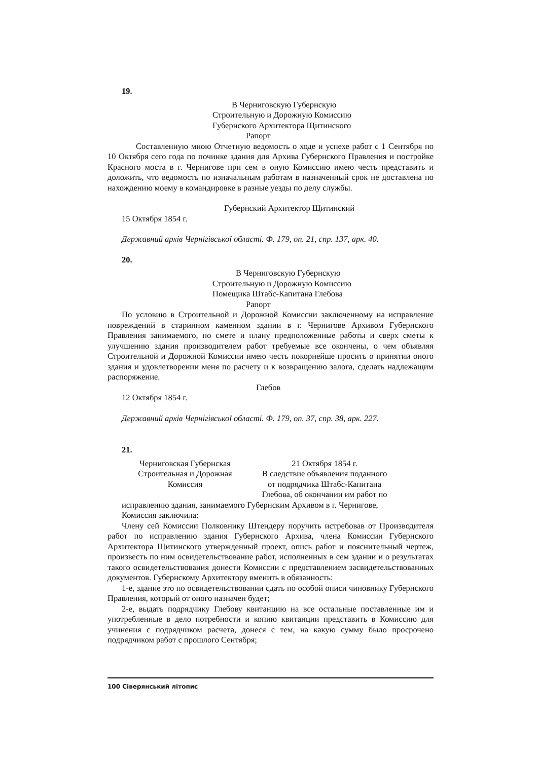19.
В Черниговскую Губернскую
Строительную и Дорожную Комиссию
Губернского Архитектора Щитинского
Рапорт
Составленную мною Отчетную ведомость о ходе и успехе работ с 1 Сентября по 10 Октября сего года по починке здания для Архива Губернского Правления и постройке Красного моста в г. Чернигове при сем в оную Комиссию имею честь представить и доложить, что ведомость по изначальным работам в назначенный срок не доставлена по нахождению моему в командировке в разные уезды по делу службы.
Губернский Архитектор Щитинский
15 Октября 1854 г.
Державний архів Чернігівської області. Ф. 179, оп. 21, спр. 137, арк. 40.
20.
В Черниговскую Губернскую
Строительную и Дорожную Комиссию
Помещика Штабс-Капитана Глебова
Рапорт
По условию в Строительной и Дорожной Комиссии заключенному на исправление повреждений в старинном каменном здании в г. Чернигове Архивом Губернского Правления занимаемого, по смете и плану предположенные работы и сверх сметы к улучшению здания производителем работ требуемые все окончены, о чем объявляя Строительной и Дорожной Комиссии имею честь покорнейше просить о принятии оного здания и удовлетворении меня по расчету и к возвращению залога, сделать надлежащим распоряжение.
Глебов
12 Октября 1854 г.
Державний архів Чернігівської області. Ф. 179, оп. 37, спр. 38, арк. 227.
21.
Черниговская Губернская
Строительная и Дорожная
Комиссия
21 Октября 1854 г.
В следствие объявления поданного
от подрядчика Штабс-Капитана
Глебова, об окончании им работ по
исправлению здания, занимаемого Губернским Архивом в г. Чернигове,
Комиссия заключила:
Члену сей Комиссии Полковнику Штендеру поручить истребовав от Производителя работ по исправлению здания Губернского Архива, члена Комиссии Губернского Архитектора Щитинского утвержденный проект, опись работ и пояснительный чертеж, произвесть по ним освидетельствование работ, исполненных в сем здании и о результатах такого освидетельствования донести Комиссии с представлением засвидетельствованных документов. Губернскому Архитектору вменить в обязанность:
1-е, здание это по освидетельствовании сдать по особой описи чиновнику Губернского Правления, который от оного назначен будет;
2-е, выдать подрядчику Глебову квитанцию на все остальные поставленные им и употребленные в дело потребности и копию квитанции представить в Комиссию для учинения с подрядчиком расчета, донеся с тем, на какую сумму было просрочено подрядчиком работ с прошлого Сентября;
100 Сіверянський літопис